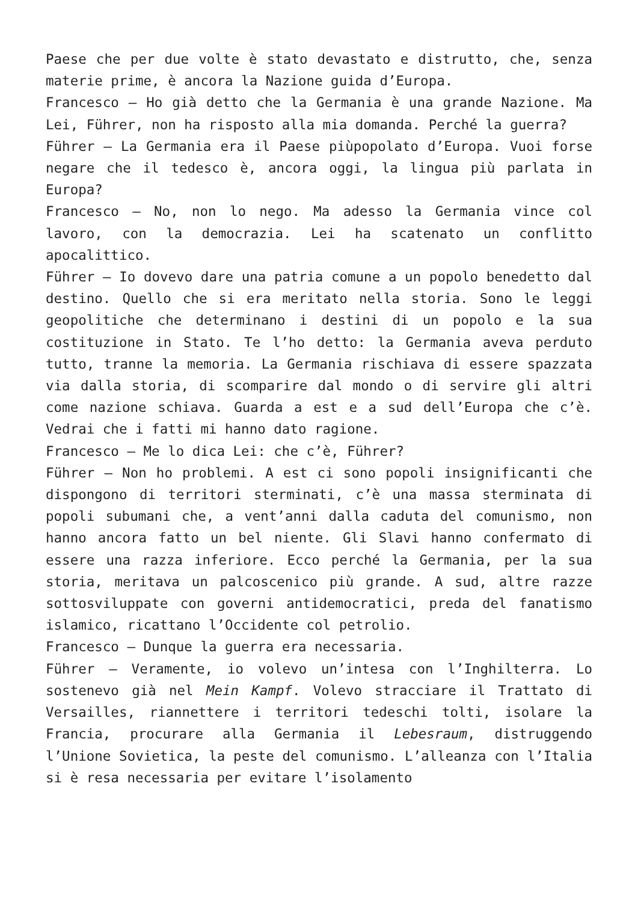Paese che per due volte è stato devastato e distrutto, che, senza materie prime, è ancora la Nazione guida d’Europa.
Francesco – Ho già detto che la Germania è una grande Nazione. Ma Lei, Führer, non ha risposto alla mia domanda. Perché la guerra?
Führer – La Germania era il Paese piùpopolato d’Europa. Vuoi forse negare che il tedesco è, ancora oggi, la lingua più parlata in Europa?
Francesco – No, non lo nego. Ma adesso la Germania vince col lavoro, con la democrazia. Lei ha scatenato un conflitto apocalittico.
Führer – Io dovevo dare una patria comune a un popolo benedetto dal destino. Quello che si era meritato nella storia. Sono le leggi geopolitiche che determinano i destini di un popolo e la sua costituzione in Stato. Te l’ho detto: la Germania aveva perduto tutto, tranne la memoria. La Germania rischiava di essere spazzata via dalla storia, di scomparire dal mondo o di servire gli altri come nazione schiava. Guarda a est e a sud dell’Europa che c’è. Vedrai che i fatti mi hanno dato ragione.
Francesco – Me lo dica Lei: che c’è, Führer?
Führer – Non ho problemi. A est ci sono popoli insignificanti che dispongono di territori sterminati, c’è una massa sterminata di popoli subumani che, a vent’anni dalla caduta del comunismo, non hanno ancora fatto un bel niente. Gli Slavi hanno confermato di essere una razza inferiore. Ecco perché la Germania, per la sua storia, meritava un palcoscenico più grande. A sud, altre razze sottosviluppate con governi antidemocratici, preda del fanatismo islamico, ricattano l’Occidente col petrolio.
Francesco – Dunque la guerra era necessaria.
Führer – Veramente, io volevo un’intesa con l’Inghilterra. Lo sostenevo già nel Mein Kampf. Volevo stracciare il Trattato di Versailles, riannettere i territori tedeschi tolti, isolare la Francia, procurare alla Germania il Lebesraum, distruggendo l’Unione Sovietica, la peste del comunismo. L’alleanza con l’Italia si è resa necessaria per evitare l’isolamento